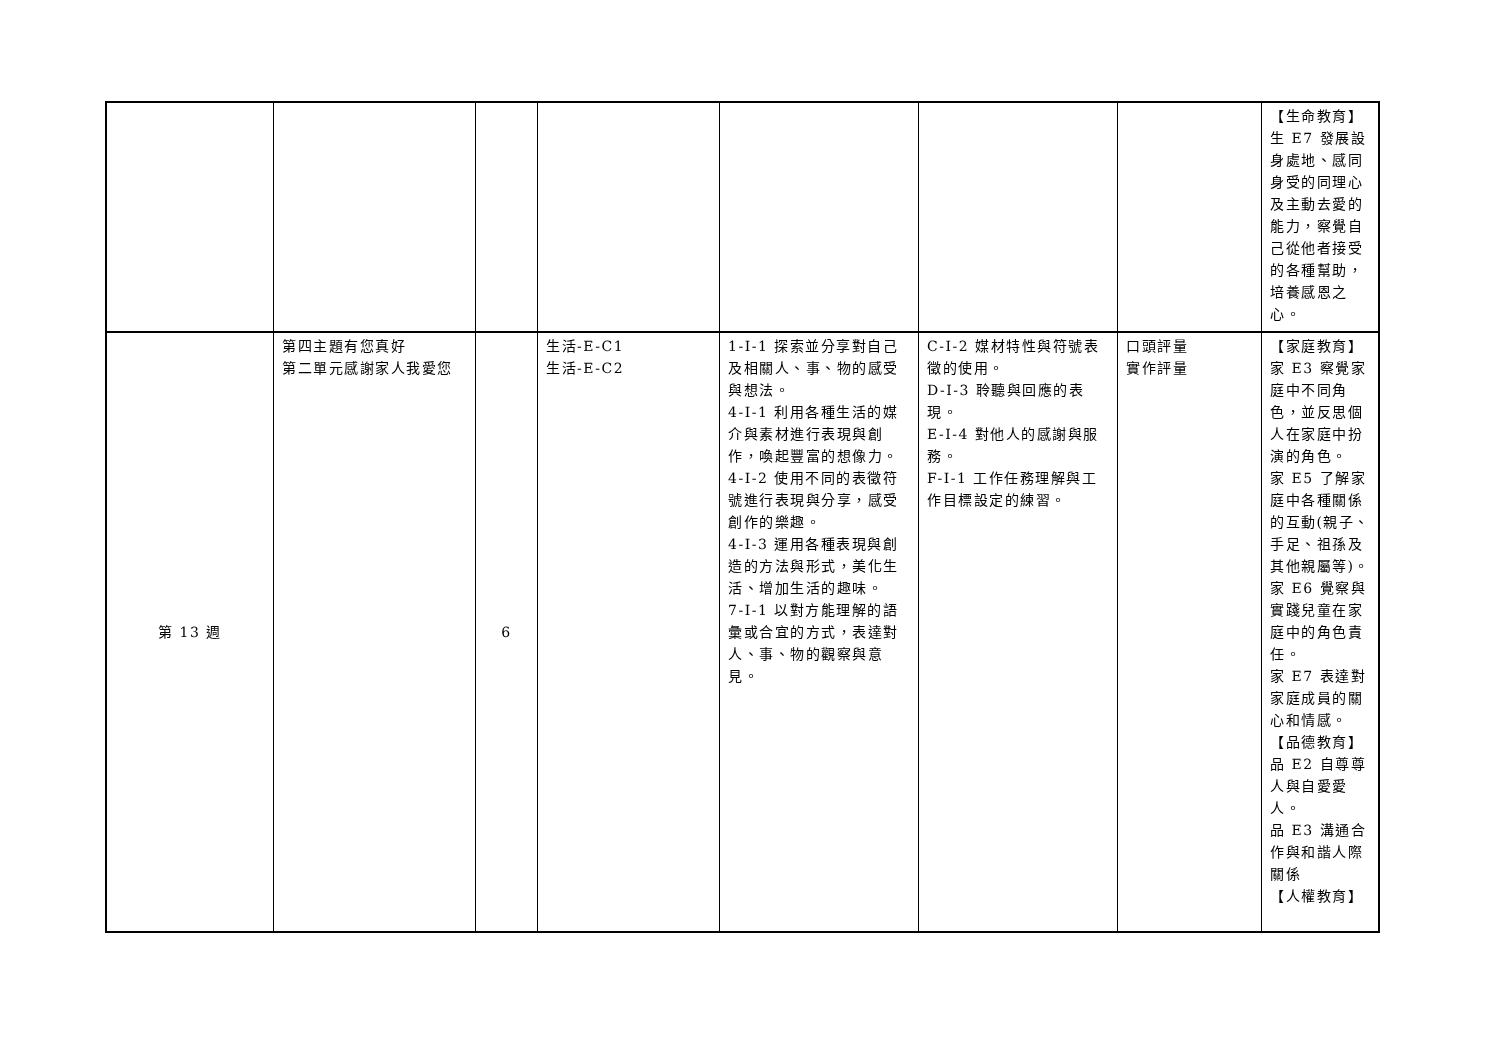| | | | | | | | 【生命教育】 生 E7 發展設身處地、感同身受的同理心及主動去愛的能力，察覺自己從他者接受的各種幫助，培養感恩之心。 |
| 第 13 週 | 第四主題有您真好 第二單元感謝家人我愛您 | 6 | 生活-E-C1 生活-E-C2 | 1-I-1 探索並分享對自己及相關人、事、物的感受與想法。 4-I-1 利用各種生活的媒介與素材進行表現與創作，喚起豐富的想像力。 4-I-2 使用不同的表徵符號進行表現與分享，感受創作的樂趣。 4-I-3 運用各種表現與創造的方法與形式，美化生活、增加生活的趣味。 7-I-1 以對方能理解的語彙或合宜的方式，表達對人、事、物的觀察與意見。 | C-I-2 媒材特性與符號表徵的使用。 D-I-3 聆聽與回應的表現。 E-I-4 對他人的感謝與服務。 F-I-1 工作任務理解與工作目標設定的練習。 | 口頭評量 實作評量 | 【家庭教育】 家 E3 察覺家庭中不同角色，並反思個人在家庭中扮演的角色。 家 E5 了解家庭中各種關係的互動(親子、手足、祖孫及其他親屬等)。 家 E6 覺察與實踐兒童在家庭中的角色責任。 家 E7 表達對家庭成員的關心和情感。 【品德教育】 品 E2 自尊尊人與自愛愛人。 品 E3 溝通合作與和諧人際關係 【人權教育】 |